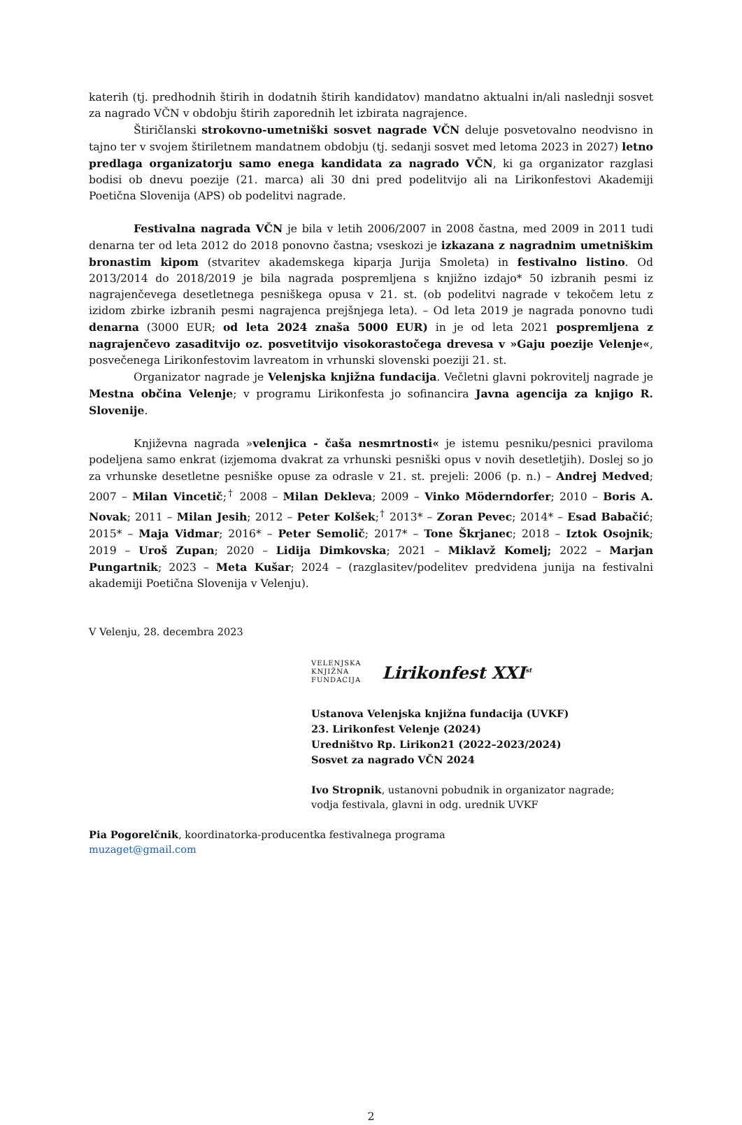katerih (tj. predhodnih štirih in dodatnih štirih kandidatov) mandatno aktualni in/ali naslednji sosvet za nagrado VČN v obdobju štirih zaporednih let izbirata nagrajence.
Štiričlanski strokovno-umetniški sosvet nagrade VČN deluje posvetovalno neodvisno in tajno ter v svojem štiriletnem mandatnem obdobju (tj. sedanji sosvet med letoma 2023 in 2027) letno predlaga organizatorju samo enega kandidata za nagrado VČN, ki ga organizator razglasi bodisi ob dnevu poezije (21. marca) ali 30 dni pred podelitvijo ali na Lirikonfestovi Akademiji Poetična Slovenija (APS) ob podelitvi nagrade.
Festivalna nagrada VČN je bila v letih 2006/2007 in 2008 častna, med 2009 in 2011 tudi denarna ter od leta 2012 do 2018 ponovno častna; vseskozi je izkazana z nagradnim umetniškim bronastim kipom (stvaritev akademskega kiparja Jurija Smoleta) in festivalno listino. Od 2013/2014 do 2018/2019 je bila nagrada pospremljena s knjižno izdajo* 50 izbranih pesmi iz nagrajenčevega desetletnega pesniškega opusa v 21. st. (ob podelitvi nagrade v tekočem letu z izidom zbirke izbranih pesmi nagrajenca prejšnjega leta). – Od leta 2019 je nagrada ponovno tudi denarna (3000 EUR; od leta 2024 znaša 5000 EUR) in je od leta 2021 pospremljena z nagrajenčevo zasaditvijo oz. posvetitvijo visokorastočega drevesa v »Gaju poezije Velenje«, posvečenega Lirikonfestovim lavreatom in vrhunski slovenski poeziji 21. st.
Organizator nagrade je Velenjska knjižna fundacija. Večletni glavni pokrovitelj nagrade je Mestna občina Velenje; v programu Lirikonfesta jo sofinancira Javna agencija za knjigo R. Slovenije.
Književna nagrada »velenjica - čaša nesmrtnosti« je istemu pesniku/pesnici praviloma podeljena samo enkrat (izjemoma dvakrat za vrhunski pesniški opus v novih desetletjih). Doslej so jo za vrhunske desetletne pesniške opuse za odrasle v 21. st. prejeli: 2006 (p. n.) – Andrej Medved; 2007 – Milan Vincetič;<sup>†</sup> 2008 – Milan Dekleva; 2009 – Vinko Möderndorfer; 2010 – Boris A. Novak; 2011 – Milan Jesih; 2012 – Peter Kolšek;<sup>†</sup> 2013* – Zoran Pevec; 2014* – Esad Babačić; 2015* – Maja Vidmar; 2016* – Peter Semolič; 2017* – Tone Škrjanec; 2018 – Iztok Osojnik; 2019 – Uroš Zupan; 2020 – Lidija Dimkovska; 2021 – Miklavž Komelj; 2022 – Marjan Pungartnik; 2023 – Meta Kušar; 2024 – (razglasitev/podelitev predvidena junija na festivalni akademiji Poetična Slovenija v Velenju).
V Velenju, 28. decembra 2023
VELENJSKA
KNJIŽNA
FUNDACIJA
Lirikonfest XXI<sup>st</sup>
Ustanova Velenjska knjižna fundacija (UVKF)
23. Lirikonfest Velenje (2024)
Uredništvo Rp. Lirikon21 (2022–2023/2024)
Sosvet za nagrado VČN 2024
Ivo Stropnik, ustanovni pobudnik in organizator nagrade;
vodja festivala, glavni in odg. urednik UVKF
Pia Pogorelčnik, koordinatorka-producentka festivalnega programa
muzaget@gmail.com
2